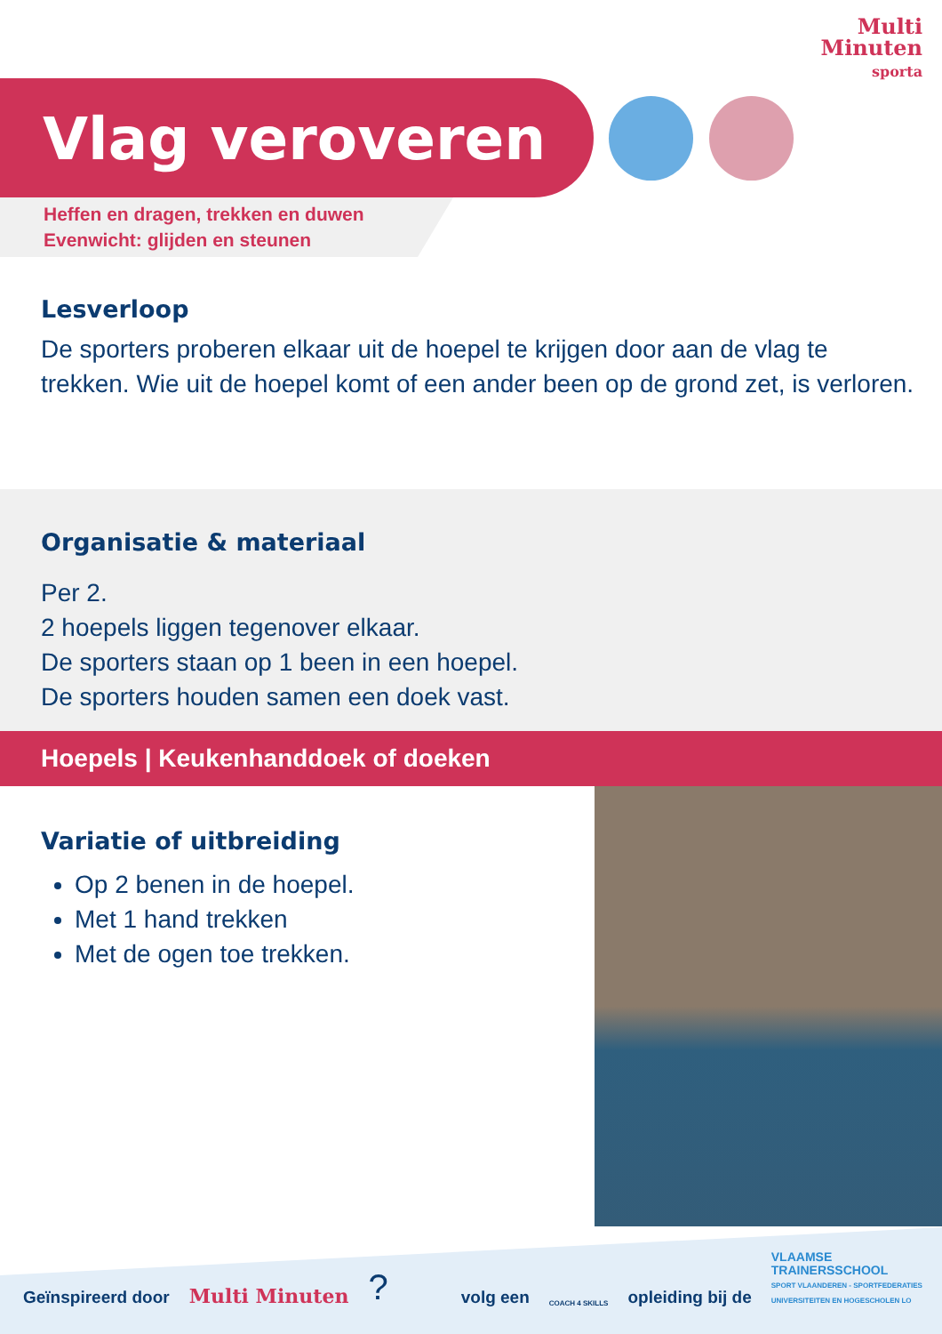Multi
Minuten
sporta
Vlag veroveren
Heffen en dragen, trekken en duwen
Evenwicht: glijden en steunen
Lesverloop
De sporters proberen elkaar uit de hoepel te krijgen door aan de vlag te trekken. Wie uit de hoepel komt of een ander been op de grond zet, is verloren.
Organisatie & materiaal
Per 2.
2 hoepels liggen tegenover elkaar.
De sporters staan op 1 been in een hoepel.
De sporters houden samen een doek vast.
Hoepels | Keukenhanddoek of doeken
Variatie of uitbreiding
Op 2 benen in de hoepel.
Met 1 hand trekken
Met de ogen toe trekken.
Geïnspireerd door Multi Minuten? volg een COACH 4 SKILLS opleiding bij de VLAAMSE
TRAINERSSCHOOL
SPORT VLAANDEREN - SPORTFEDERATIES
UNIVERSITEITEN EN HOGESCHOLEN LO